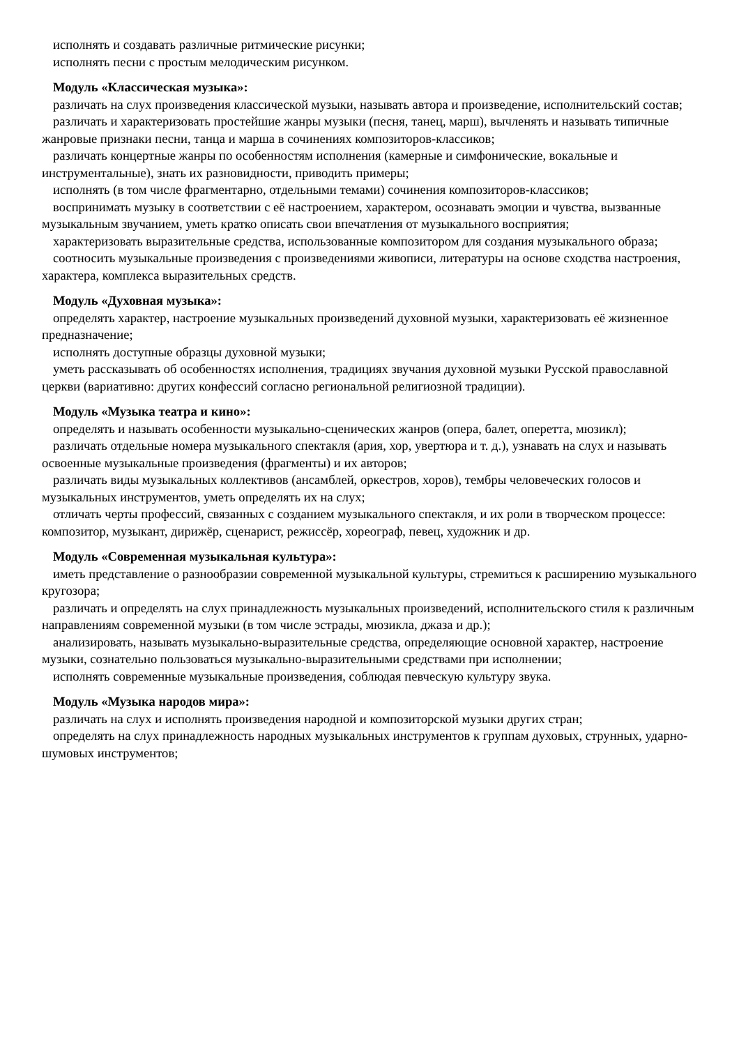исполнять и создавать различные ритмические рисунки;
исполнять песни с простым мелодическим рисунком.
Модуль «Классическая музыка»:
различать на слух произведения классической музыки, называть автора и произведение, исполнительский состав;
различать и характеризовать простейшие жанры музыки (песня, танец, марш), вычленять и называть типичные жанровые признаки песни, танца и марша в сочинениях композиторов-классиков;
различать концертные жанры по особенностям исполнения (камерные и симфонические, вокальные и инструментальные), знать их разновидности, приводить примеры;
исполнять (в том числе фрагментарно, отдельными темами) сочинения композиторов-классиков;
воспринимать музыку в соответствии с её настроением, характером, осознавать эмоции и чувства, вызванные музыкальным звучанием, уметь кратко описать свои впечатления от музыкального восприятия;
характеризовать выразительные средства, использованные композитором для создания музыкального образа;
соотносить музыкальные произведения с произведениями живописи, литературы на основе сходства настроения, характера, комплекса выразительных средств.
Модуль «Духовная музыка»:
определять характер, настроение музыкальных произведений духовной музыки, характеризовать её жизненное предназначение;
исполнять доступные образцы духовной музыки;
уметь рассказывать об особенностях исполнения, традициях звучания духовной музыки Русской православной церкви (вариативно: других конфессий согласно региональной религиозной традиции).
Модуль «Музыка театра и кино»:
определять и называть особенности музыкально-сценических жанров (опера, балет, оперетта, мюзикл);
различать отдельные номера музыкального спектакля (ария, хор, увертюра и т. д.), узнавать на слух и называть освоенные музыкальные произведения (фрагменты) и их авторов;
различать виды музыкальных коллективов (ансамблей, оркестров, хоров), тембры человеческих голосов и музыкальных инструментов, уметь определять их на слух;
отличать черты профессий, связанных с созданием музыкального спектакля, и их роли в творческом процессе: композитор, музыкант, дирижёр, сценарист, режиссёр, хореограф, певец, художник и др.
Модуль «Современная музыкальная культура»:
иметь представление о разнообразии современной музыкальной культуры, стремиться к расширению музыкального кругозора;
различать и определять на слух принадлежность музыкальных произведений, исполнительского стиля к различным направлениям современной музыки (в том числе эстрады, мюзикла, джаза и др.);
анализировать, называть музыкально-выразительные средства, определяющие основной характер, настроение музыки, сознательно пользоваться музыкально-выразительными средствами при исполнении;
исполнять современные музыкальные произведения, соблюдая певческую культуру звука.
Модуль «Музыка народов мира»:
различать на слух и исполнять произведения народной и композиторской музыки других стран;
определять на слух принадлежность народных музыкальных инструментов к группам духовых, струнных, ударно-шумовых инструментов;